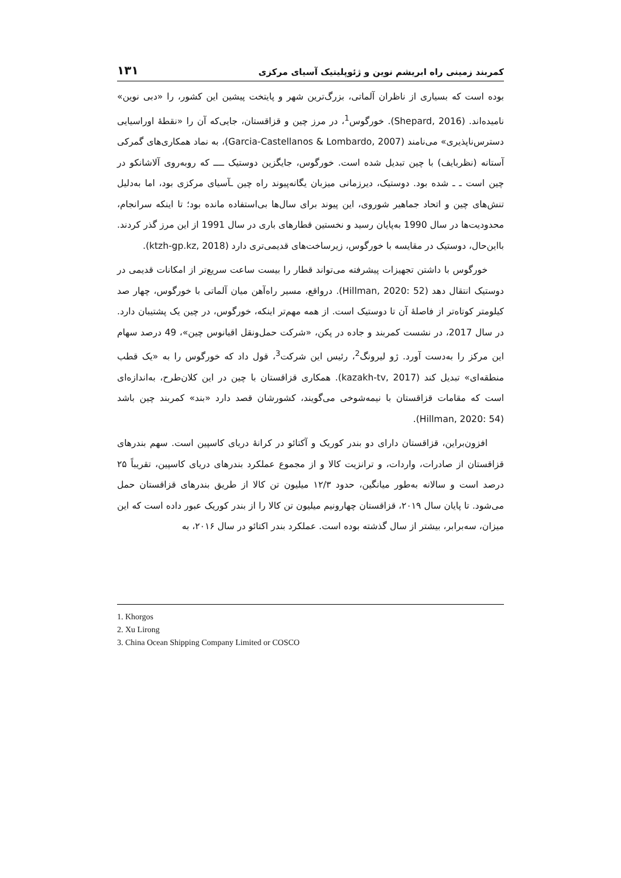کمربند زمینی راه ابریشم نوین و ژئوپلیتیک آسیای مرکزی ۱۳۱
بوده است که بسیاری از ناظران آلماتی، بزرگ‌ترین شهر و پایتخت پیشین این کشور، را «دبی نوین» نامیده‌اند. (Shepard, 2016). خورگوس<sup>1</sup>، در مرز چین و قزاقستان، جایی‌که آن را «نقطهٔ اوراسیایی دسترس‌ناپذیری» می‌نامند (Garcia-Castellanos & Lombardo, 2007)، به نماد همکاری‌های گمرکی آستانه (نظربایف) با چین تبدیل شده است. خورگوس، جایگزین دوستیک ــــ که روبه‌روی آلاشانکو در چین است ـ ـ شده بود. دوستیک، دیرزمانی میزبان یگانه‌پیوند راه چین ـآسیای مرکزی بود، اما به‌دلیل تنش‌های چین و اتحاد جماهیر شوروی، این پیوند برای سال‌ها بی‌استفاده مانده بود؛ تا اینکه سرانجام، محدودیت‌ها در سال 1990 به‌پایان رسید و نخستین قطارهای باری در سال 1991 از این مرز گذر کردند. بااین‌حال، دوستیک در مقایسه با خورگوس، زیرساخت‌های قدیمی‌تری دارد (ktzh-gp.kz, 2018).
خورگوس با داشتن تجهیزات پیشرفته می‌تواند قطار را بیست ساعت سریع‌تر از امکانات قدیمی در دوستیک انتقال دهد (Hillman, 2020: 52). درواقع، مسیر راه‌آهن میان آلماتی با خورگوس، چهار صد کیلومتر کوتاه‌تر از فاصلهٔ آن تا دوستیک است. از همه مهم‌تر اینکه، خورگوس، در چین یک پشتیبان دارد. در سال 2017، در نشست کمربند و جاده در پکن، «شرکت حمل‌ونقل اقیانوس چین»، 49 درصد سهام این مرکز را به‌دست آورد. ژو لیرونگ<sup>2</sup>، رئیس این شرکت<sup>3</sup>، قول داد که خورگوس را به «یک قطب منطقه‌ای» تبدیل کند (kazakh-tv, 2017). همکاری قزاقستان با چین در این کلان‌طرح، به‌اندازه‌ای است که مقامات قزاقستان با نیمه‌شوخی می‌گویند، کشورشان قصد دارد «بند» کمربند چین باشد (Hillman, 2020: 54).
افزون‌براین، قزاقستان دارای دو بندر کوریک و آکتائو در کرانهٔ دریای کاسپین است. سهم بندرهای قزاقستان از صادرات، واردات، و ترانزیت کالا و از مجموع عملکرد بندرهای دریای کاسپین، تقریباً ۲۵ درصد است و سالانه به‌طور میانگین، حدود ۱۲/۳ میلیون تن کالا از طریق بندرهای قزاقستان حمل می‌شود. تا پایان سال ۲۰۱۹، قزاقستان چهارونیم میلیون تن کالا را از بندر کوریک عبور داده است که این میزان، سه‌برابر، بیشتر از سال گذشته بوده است. عملکرد بندر اکتائو در سال ۲۰۱۶، به
1. Khorgos
2. Xu Lirong
3. China Ocean Shipping Company Limited or COSCO